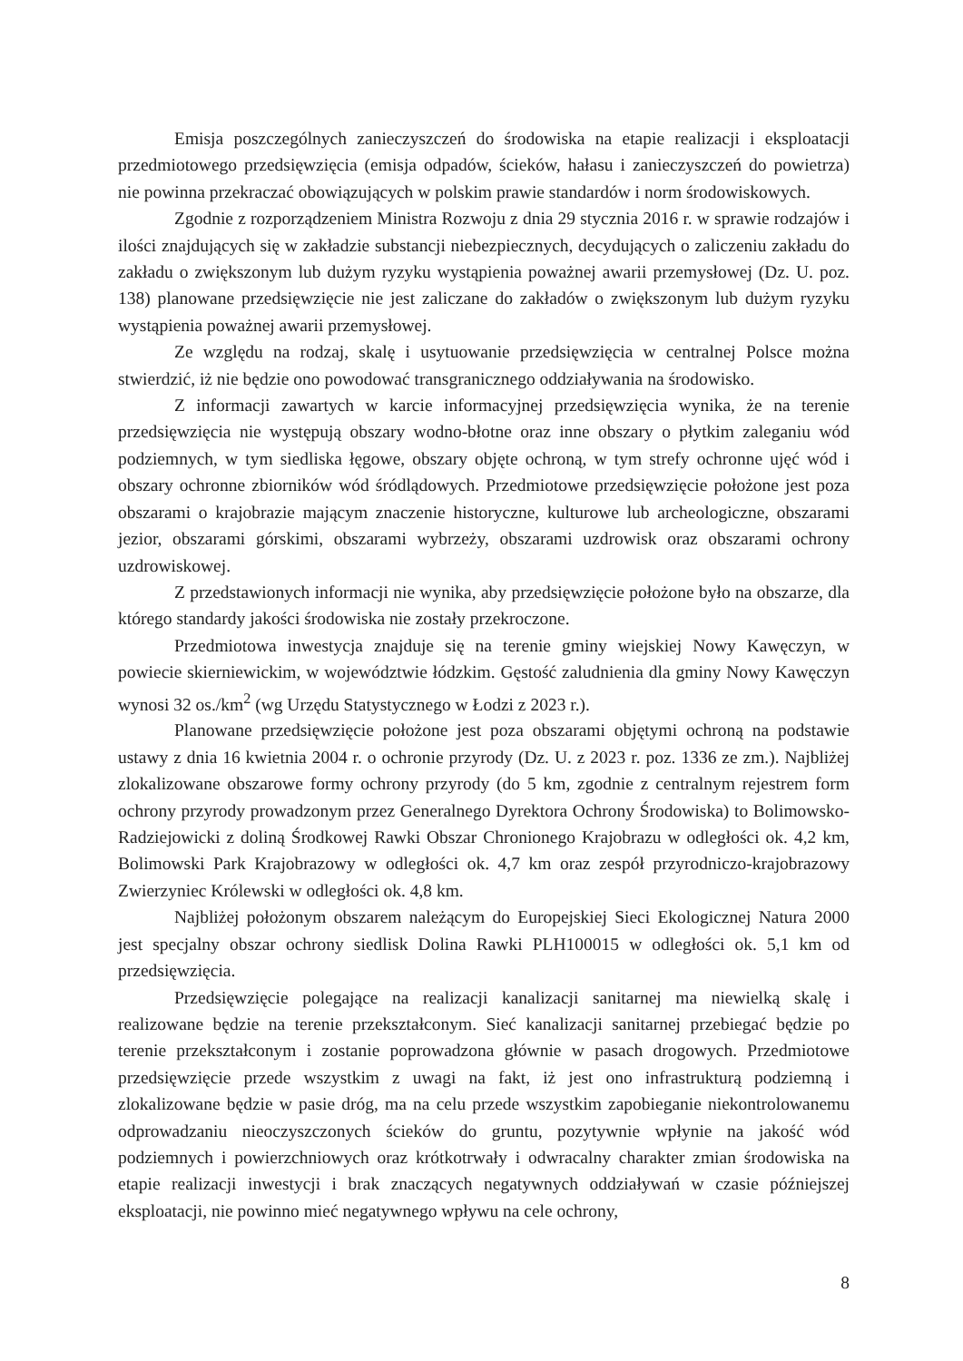Emisja poszczególnych zanieczyszczeń do środowiska na etapie realizacji i eksploatacji przedmiotowego przedsięwzięcia (emisja odpadów, ścieków, hałasu i zanieczyszczeń do powietrza) nie powinna przekraczać obowiązujących w polskim prawie standardów i norm środowiskowych.
Zgodnie z rozporządzeniem Ministra Rozwoju z dnia 29 stycznia 2016 r. w sprawie rodzajów i ilości znajdujących się w zakładzie substancji niebezpiecznych, decydujących o zaliczeniu zakładu do zakładu o zwiększonym lub dużym ryzyku wystąpienia poważnej awarii przemysłowej (Dz. U. poz. 138) planowane przedsięwzięcie nie jest zaliczane do zakładów o zwiększonym lub dużym ryzyku wystąpienia poważnej awarii przemysłowej.
Ze względu na rodzaj, skalę i usytuowanie przedsięwzięcia w centralnej Polsce można stwierdzić, iż nie będzie ono powodować transgranicznego oddziaływania na środowisko.
Z informacji zawartych w karcie informacyjnej przedsięwzięcia wynika, że na terenie przedsięwzięcia nie występują obszary wodno-błotne oraz inne obszary o płytkim zaleganiu wód podziemnych, w tym siedliska łęgowe, obszary objęte ochroną, w tym strefy ochronne ujęć wód i obszary ochronne zbiorników wód śródlądowych. Przedmiotowe przedsięwzięcie położone jest poza obszarami o krajobrazie mającym znaczenie historyczne, kulturowe lub archeologiczne, obszarami jezior, obszarami górskimi, obszarami wybrzeży, obszarami uzdrowisk oraz obszarami ochrony uzdrowiskowej.
Z przedstawionych informacji nie wynika, aby przedsięwzięcie położone było na obszarze, dla którego standardy jakości środowiska nie zostały przekroczone.
Przedmiotowa inwestycja znajduje się na terenie gminy wiejskiej Nowy Kawęczyn, w powiecie skierniewickim, w województwie łódzkim. Gęstość zaludnienia dla gminy Nowy Kawęczyn wynosi 32 os./km<sup>2</sup> (wg Urzędu Statystycznego w Łodzi z 2023 r.).
Planowane przedsięwzięcie położone jest poza obszarami objętymi ochroną na podstawie ustawy z dnia 16 kwietnia 2004 r. o ochronie przyrody (Dz. U. z 2023 r. poz. 1336 ze zm.). Najbliżej zlokalizowane obszarowe formy ochrony przyrody (do 5 km, zgodnie z centralnym rejestrem form ochrony przyrody prowadzonym przez Generalnego Dyrektora Ochrony Środowiska) to Bolimowsko-Radziejowicki z doliną Środkowej Rawki Obszar Chronionego Krajobrazu w odległości ok. 4,2 km, Bolimowski Park Krajobrazowy w odległości ok. 4,7 km oraz zespół przyrodniczo-krajobrazowy Zwierzyniec Królewski w odległości ok. 4,8 km.
Najbliżej położonym obszarem należącym do Europejskiej Sieci Ekologicznej Natura 2000 jest specjalny obszar ochrony siedlisk Dolina Rawki PLH100015 w odległości ok. 5,1 km od przedsięwzięcia.
Przedsięwzięcie polegające na realizacji kanalizacji sanitarnej ma niewielką skalę i realizowane będzie na terenie przekształconym. Sieć kanalizacji sanitarnej przebiegać będzie po terenie przekształconym i zostanie poprowadzona głównie w pasach drogowych. Przedmiotowe przedsięwzięcie przede wszystkim z uwagi na fakt, iż jest ono infrastrukturą podziemną i zlokalizowane będzie w pasie dróg, ma na celu przede wszystkim zapobieganie niekontrolowanemu odprowadzaniu nieoczyszczonych ścieków do gruntu, pozytywnie wpłynie na jakość wód podziemnych i powierzchniowych oraz krótkotrwały i odwracalny charakter zmian środowiska na etapie realizacji inwestycji i brak znaczących negatywnych oddziaływań w czasie późniejszej eksploatacji, nie powinno mieć negatywnego wpływu na cele ochrony,
8